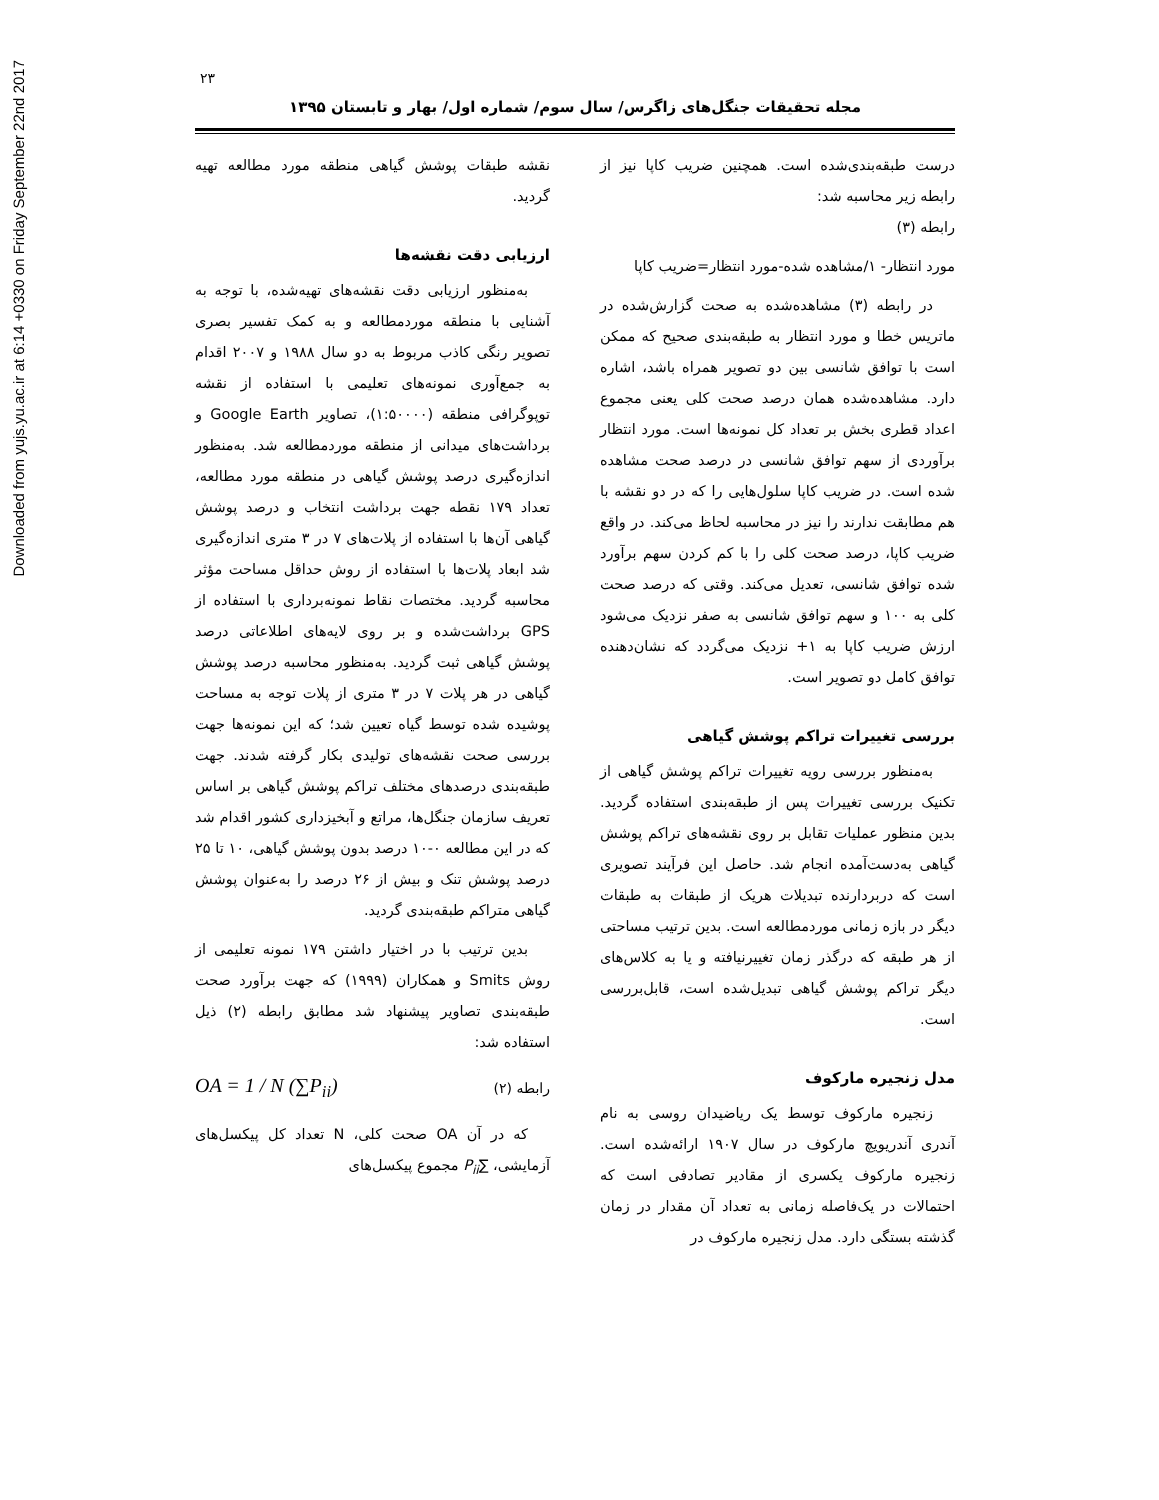Downloaded from yujs.yu.ac.ir at 6:14 +0330 on Friday September 22nd 2017
۲۳
مجله تحقیقات جنگل‌های زاگرس/ سال سوم/ شماره اول/ بهار و تابستان ۱۳۹۵
نقشه طبقات پوشش گیاهی منطقه مورد مطالعه تهیه گردید.
ارزیابی دقت نقشه‌ها
به‌منظور ارزیابی دقت نقشه‌های تهیه‌شده، با توجه به آشنایی با منطقه موردمطالعه و به کمک تفسیر بصری تصویر رنگی کاذب مربوط به دو سال ۱۹۸۸ و ۲۰۰۷ اقدام به جمع‌آوری نمونه‌های تعلیمی با استفاده از نقشه توپوگرافی منطقه (۱:۵۰۰۰۰)، تصاویر Google Earth و برداشت‌های میدانی از منطقه موردمطالعه شد. به‌منظور اندازه‌گیری درصد پوشش گیاهی در منطقه مورد مطالعه، تعداد ۱۷۹ نقطه جهت برداشت انتخاب و درصد پوشش گیاهی آن‌ها با استفاده از پلات‌های ۷ در ۳ متری اندازه‌گیری شد ابعاد پلات‌ها با استفاده از روش حداقل مساحت مؤثر محاسبه گردید. مختصات نقاط نمونه‌برداری با استفاده از GPS برداشت‌شده و بر روی لایه‌های اطلاعاتی درصد پوشش گیاهی ثبت گردید. به‌منظور محاسبه درصد پوشش گیاهی در هر پلات ۷ در ۳ متری از پلات توجه به مساحت پوشیده شده توسط گیاه تعیین شد؛ که این نمونه‌ها جهت بررسی صحت نقشه‌های تولیدی بکار گرفته شدند. جهت طبقه‌بندی درصدهای مختلف تراکم پوشش گیاهی بر اساس تعریف سازمان جنگل‌ها، مراتع و آبخیزداری کشور اقدام شد که در این مطالعه ۰-۱۰ درصد بدون پوشش گیاهی، ۱۰ تا ۲۵ درصد پوشش تنک و بیش از ۲۶ درصد را به‌عنوان پوشش گیاهی متراکم طبقه‌بندی گردید.
بدین ترتیب با در اختیار داشتن ۱۷۹ نمونه تعلیمی از روش Smits و همکاران (۱۹۹۹) که جهت برآورد صحت طبقه‌بندی تصاویر پیشنهاد شد مطابق رابطه (۲) ذیل استفاده شد:
OA = 1 / N (∑P<sub>ii</sub>) رابطه (۲)
که در آن OA صحت کلی، N تعداد کل پیکسل‌های آزمایشی، ∑P<sub>ii</sub> مجموع پیکسل‌های
درست طبقه‌بندی‌شده است. همچنین ضریب کاپا نیز از رابطه زیر محاسبه شد:
رابطه (۳)
مورد انتظار- ۱/مشاهده شده-مورد انتظار=ضریب کاپا
در رابطه (۳) مشاهده‌شده به صحت گزارش‌شده در ماتریس خطا و مورد انتظار به طبقه‌بندی صحیح که ممکن است با توافق شانسی بین دو تصویر همراه باشد، اشاره دارد. مشاهده‌شده همان درصد صحت کلی یعنی مجموع اعداد قطری بخش بر تعداد کل نمونه‌ها است. مورد انتظار برآوردی از سهم توافق شانسی در درصد صحت مشاهده شده است. در ضریب کاپا سلول‌هایی را که در دو نقشه با هم مطابقت ندارند را نیز در محاسبه لحاظ می‌کند. در واقع ضریب کاپا، درصد صحت کلی را با کم کردن سهم برآورد شده توافق شانسی، تعدیل می‌کند. وقتی که درصد صحت کلی به ۱۰۰ و سهم توافق شانسی به صفر نزدیک می‌شود ارزش ضریب کاپا به ۱+ نزدیک می‌گردد که نشان‌دهنده توافق کامل دو تصویر است.
بررسی تغییرات تراکم پوشش گیاهی
به‌منظور بررسی رویه تغییرات تراکم پوشش گیاهی از تکنیک بررسی تغییرات پس از طبقه‌بندی استفاده گردید. بدین منظور عملیات تقابل بر روی نقشه‌های تراکم پوشش گیاهی به‌دست‌آمده انجام شد. حاصل این فرآیند تصویری است که دربردارنده تبدیلات هریک از طبقات به طبقات دیگر در بازه زمانی موردمطالعه است. بدین ترتیب مساحتی از هر طبقه که درگذر زمان تغییرنیافته و یا به کلاس‌های دیگر تراکم پوشش گیاهی تبدیل‌شده است، قابل‌بررسی است.
مدل زنجیره مارکوف
زنجیره مارکوف توسط یک ریاضیدان روسی به نام آندری آندریویچ مارکوف در سال ۱۹۰۷ ارائه‌شده است. زنجیره مارکوف یکسری از مقادیر تصادفی است که احتمالات در یک‌فاصله زمانی به تعداد آن مقدار در زمان گذشته بستگی دارد. مدل زنجیره مارکوف در